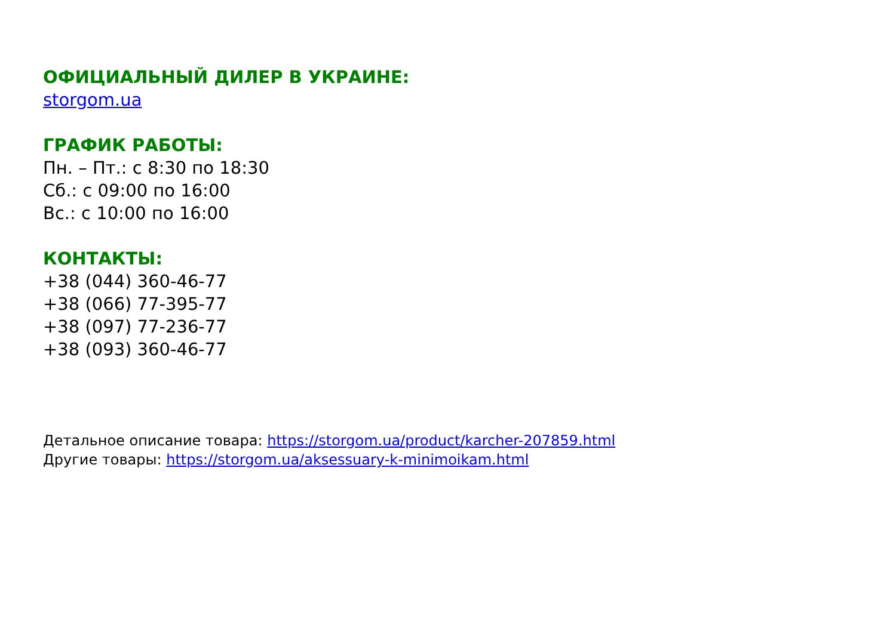ОФИЦИАЛЬНЫЙ ДИЛЕР В УКРАИНЕ:
storgom.ua
ГРАФИК РАБОТЫ:
Пн. – Пт.: с 8:30 по 18:30
Сб.: с 09:00 по 16:00
Вс.: с 10:00 по 16:00
КОНТАКТЫ:
+38 (044) 360-46-77
+38 (066) 77-395-77
+38 (097) 77-236-77
+38 (093) 360-46-77
Детальное описание товара: https://storgom.ua/product/karcher-207859.html
Другие товары: https://storgom.ua/aksessuary-k-minimoikam.html